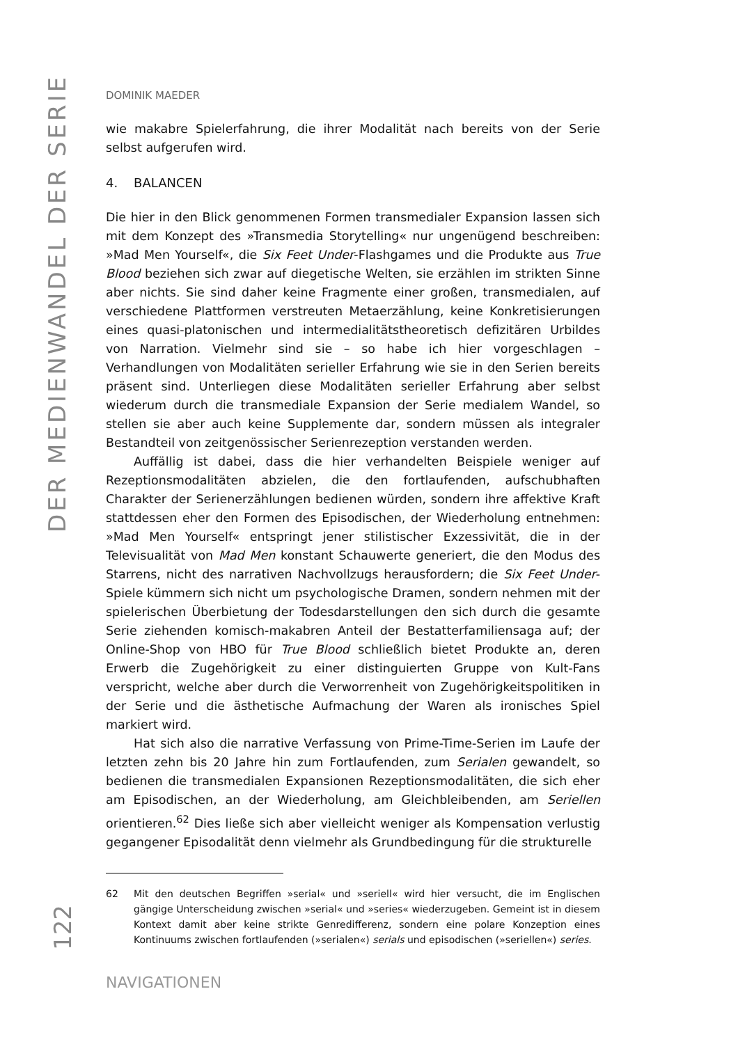DER MEDIENWANDEL DER SERIE
122
DOMINIK MAEDER
wie makabre Spielerfahrung, die ihrer Modalität nach bereits von der Serie selbst aufgerufen wird.
4. BALANCEN
Die hier in den Blick genommenen Formen transmedialer Expansion lassen sich mit dem Konzept des »Transmedia Storytelling« nur ungenügend beschreiben: »Mad Men Yourself«, die Six Feet Under-Flashgames und die Produkte aus True Blood beziehen sich zwar auf diegetische Welten, sie erzählen im strikten Sinne aber nichts. Sie sind daher keine Fragmente einer großen, transmedialen, auf verschiedene Plattformen verstreuten Metaerzählung, keine Konkretisierungen eines quasi-platonischen und intermedialitätstheoretisch defizitären Urbildes von Narration. Vielmehr sind sie – so habe ich hier vorgeschlagen – Verhandlungen von Modalitäten serieller Erfahrung wie sie in den Serien bereits präsent sind. Unterliegen diese Modalitäten serieller Erfahrung aber selbst wiederum durch die transmediale Expansion der Serie medialem Wandel, so stellen sie aber auch keine Supplemente dar, sondern müssen als integraler Bestandteil von zeitgenössischer Serienrezeption verstanden werden.
Auffällig ist dabei, dass die hier verhandelten Beispiele weniger auf Rezeptionsmodalitäten abzielen, die den fortlaufenden, aufschubhaften Charakter der Serienerzählungen bedienen würden, sondern ihre affektive Kraft stattdessen eher den Formen des Episodischen, der Wiederholung entnehmen: »Mad Men Yourself« entspringt jener stilistischer Exzessivität, die in der Televisualität von Mad Men konstant Schauwerte generiert, die den Modus des Starrens, nicht des narrativen Nachvollzugs herausfordern; die Six Feet Under-Spiele kümmern sich nicht um psychologische Dramen, sondern nehmen mit der spielerischen Überbietung der Todesdarstellungen den sich durch die gesamte Serie ziehenden komisch-makabren Anteil der Bestatterfamiliensaga auf; der Online-Shop von HBO für True Blood schließlich bietet Produkte an, deren Erwerb die Zugehörigkeit zu einer distinguierten Gruppe von Kult-Fans verspricht, welche aber durch die Verworrenheit von Zugehörigkeitspolitiken in der Serie und die ästhetische Aufmachung der Waren als ironisches Spiel markiert wird.
Hat sich also die narrative Verfassung von Prime-Time-Serien im Laufe der letzten zehn bis 20 Jahre hin zum Fortlaufenden, zum Serialen gewandelt, so bedienen die transmedialen Expansionen Rezeptionsmodalitäten, die sich eher am Episodischen, an der Wiederholung, am Gleichbleibenden, am Seriellen orientieren.<sup>62</sup> Dies ließe sich aber vielleicht weniger als Kompensation verlustig gegangener Episodalität denn vielmehr als Grundbedingung für die strukturelle
62 Mit den deutschen Begriffen »serial« und »seriell« wird hier versucht, die im Englischen gängige Unterscheidung zwischen »serial« und »series« wiederzugeben. Gemeint ist in diesem Kontext damit aber keine strikte Genredifferenz, sondern eine polare Konzeption eines Kontinuums zwischen fortlaufenden (»serialen«) serials und episodischen (»seriellen«) series.
NAVIGATIONEN